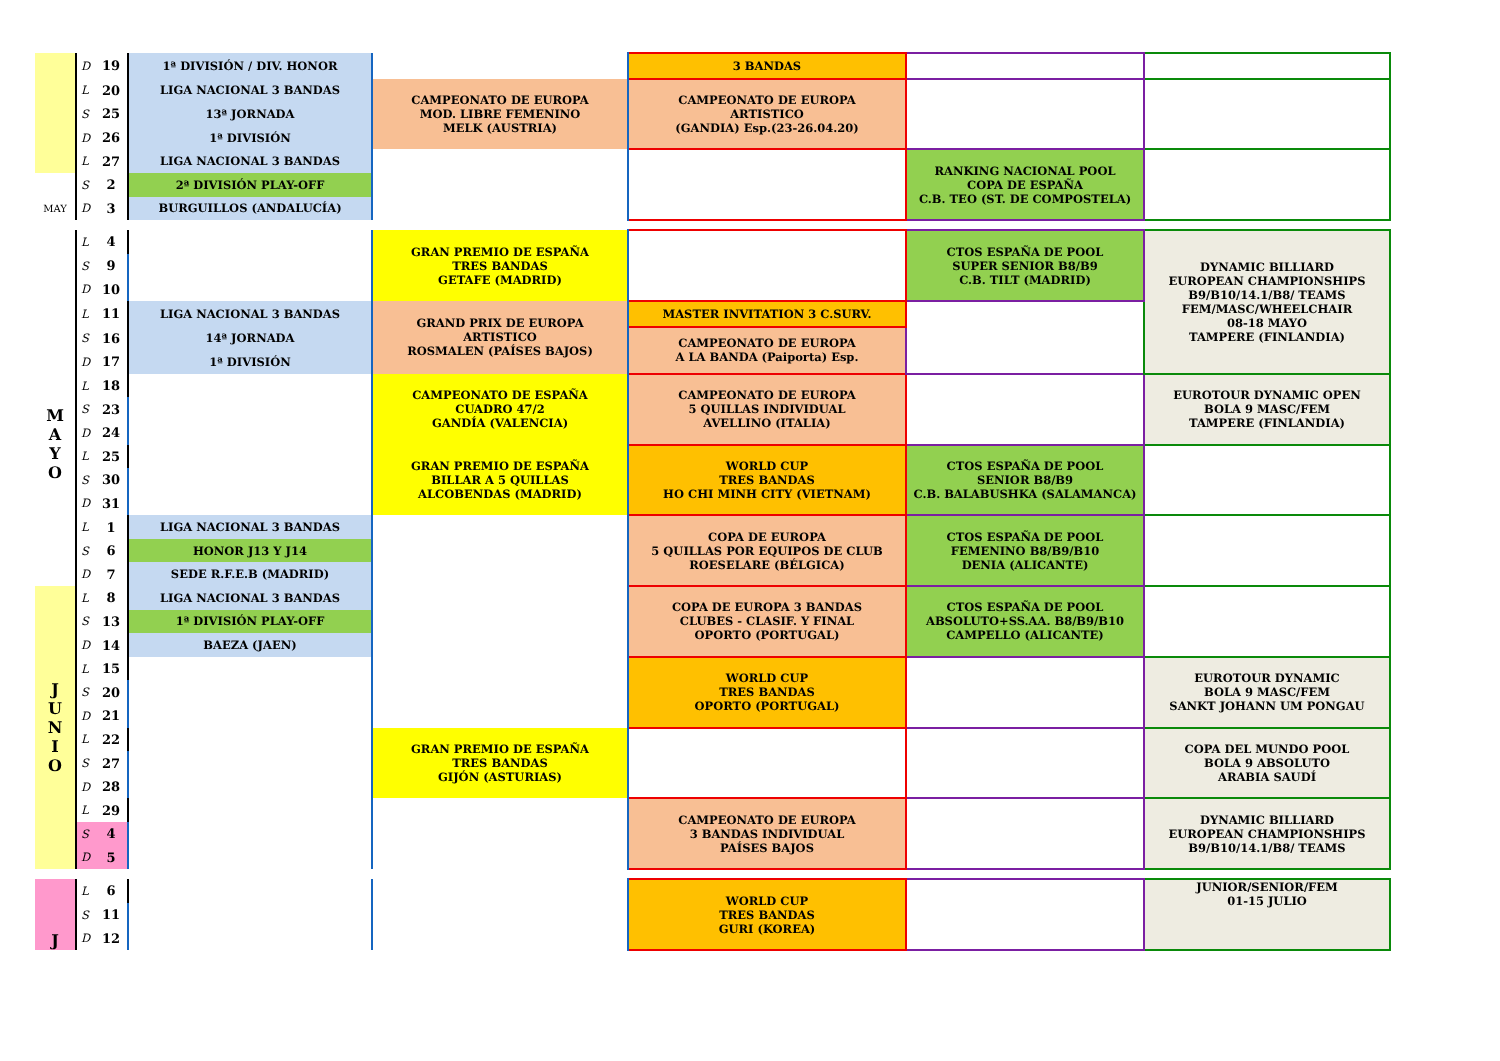| | D | 19 | 1ª DIVISIÓN / DIV. HONOR | | 3 BANDAS | | |
| | L | 20 | LIGA NACIONAL 3 BANDAS | CAMPEONATO DE EUROPA MOD. LIBRE FEMENINO MELK (AUSTRIA) | CAMPEONATO DE EUROPA ARTISTICO (GANDIA) Esp.(23-26.04.20) | | |
| | S | 25 | 13ª JORNADA | | | | |
| | D | 26 | 1ª DIVISIÓN | | | | |
| | L | 27 | LIGA NACIONAL 3 BANDAS | | | RANKING NACIONAL POOL COPA DE ESPAÑA C.B. TEO (ST. DE COMPOSTELA) | |
| | S | 2 | 2ª DIVISIÓN PLAY-OFF | | | | |
| MAY | D | 3 | BURGUILLOS (ANDALUCÍA) | | | | |
| | L | 4 | | GRAN PREMIO DE ESPAÑA TRES BANDAS GETAFE (MADRID) | | CTOS ESPAÑA DE POOL SUPER SENIOR B8/B9 C.B. TILT (MADRID) | DYNAMIC BILLIARD EUROPEAN CHAMPIONSHIPS B9/B10/14.1/B8/ TEAMS FEM/MASC/WHEELCHAIR 08-18 MAYO TAMPERE (FINLANDIA) |
| | S | 9 | | | | | |
| | D | 10 | | | | | |
| M A Y O | L | 11 | LIGA NACIONAL 3 BANDAS | GRAND PRIX DE EUROPA ARTISTICO ROSMALEN (PAÍSES BAJOS) | MASTER INVITATION 3 C.SURV. | | |
| | S | 16 | 14ª JORNADA | | CAMPEONATO DE EUROPA A LA BANDA (Paiporta) Esp. | | |
| | D | 17 | 1ª DIVISIÓN | | | | |
| | L | 18 | | CAMPEONATO DE ESPAÑA CUADRO 47/2 GANDÍA (VALENCIA) | CAMPEONATO DE EUROPA 5 QUILLAS INDIVIDUAL AVELLINO (ITALIA) | | EUROTOUR DYNAMIC OPEN BOLA 9 MASC/FEM TAMPERE (FINLANDIA) |
| | S | 23 | | | | | |
| | D | 24 | | | | | |
| | L | 25 | | GRAN PREMIO DE ESPAÑA BILLAR A 5 QUILLAS ALCOBENDAS (MADRID) | WORLD CUP TRES BANDAS HO CHI MINH CITY (VIETNAM) | CTOS ESPAÑA DE POOL SENIOR B8/B9 C.B. BALABUSHKA (SALAMANCA) | |
| | S | 30 | | | | | |
| | D | 31 | | | | | |
| | L | 1 | LIGA NACIONAL 3 BANDAS | | COPA DE EUROPA 5 QUILLAS POR EQUIPOS DE CLUB ROESELARE (BÉLGICA) | CTOS ESPAÑA DE POOL FEMENINO B8/B9/B10 DENIA (ALICANTE) | |
| | S | 6 | HONOR J13 Y J14 | | | | |
| | D | 7 | SEDE R.F.E.B (MADRID) | | | | |
| J U N I O | L | 8 | LIGA NACIONAL 3 BANDAS | | COPA DE EUROPA 3 BANDAS CLUBES - CLASIF. Y FINAL OPORTO (PORTUGAL) | CTOS ESPAÑA DE POOL ABSOLUTO+SS.AA. B8/B9/B10 CAMPELLO (ALICANTE) | |
| | S | 13 | 1ª DIVISIÓN PLAY-OFF | | | | |
| | D | 14 | BAEZA (JAEN) | | | | |
| | L | 15 | | | WORLD CUP TRES BANDAS OPORTO (PORTUGAL) | | EUROTOUR DYNAMIC BOLA 9 MASC/FEM SANKT JOHANN UM PONGAU |
| | S | 20 | | | | | |
| | D | 21 | | | | | |
| | L | 22 | | GRAN PREMIO DE ESPAÑA TRES BANDAS GIJÓN (ASTURIAS) | | | COPA DEL MUNDO POOL BOLA 9 ABSOLUTO ARABIA SAUDÍ |
| | S | 27 | | | | | |
| | D | 28 | | | | | |
| | L | 29 | | | CAMPEONATO DE EUROPA 3 BANDAS INDIVIDUAL PAÍSES BAJOS | | DYNAMIC BILLIARD EUROPEAN CHAMPIONSHIPS B9/B10/14.1/B8/ TEAMS |
| | S | 4 | | | | | |
| | D | 5 | | | | | |
| J | L | 6 | | | WORLD CUP TRES BANDAS GURI (KOREA) | | JUNIOR/SENIOR/FEM 01-15 JULIO |
| | S | 11 | | | | | |
| | D | 12 | | | | | |